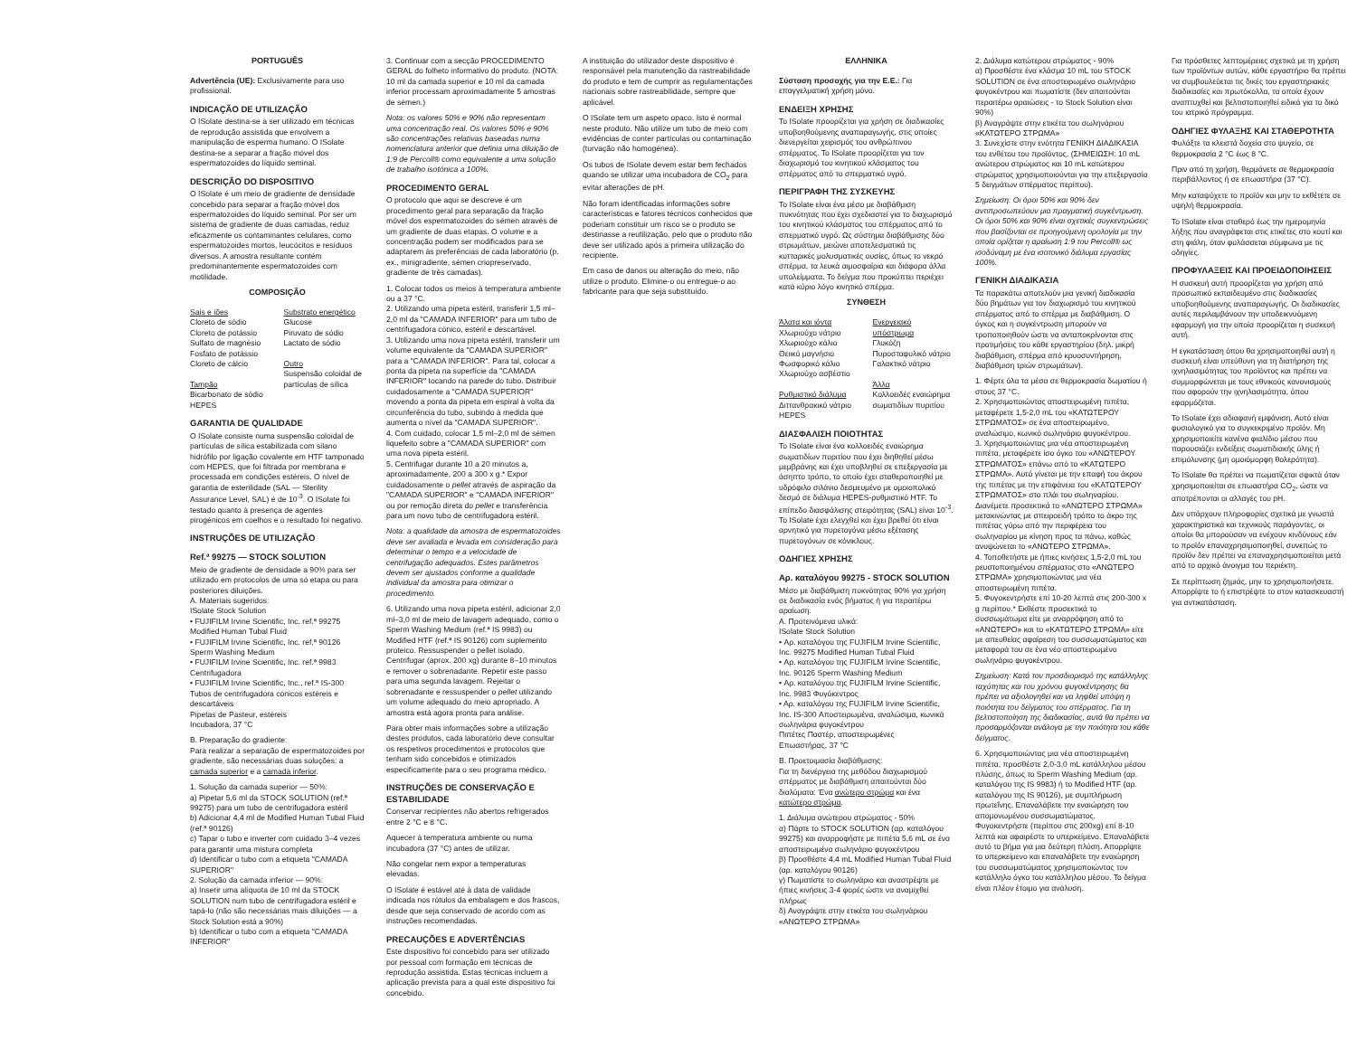PORTUGUÊS
Advertência (UE): Exclusivamente para uso profissional.
INDICAÇÃO DE UTILIZAÇÃO
O ISolate destina-se a ser utilizado em técnicas de reprodução assistida que envolvem a manipulação de esperma humano. O ISolate destina-se a separar a fração móvel dos espermatozoides do líquido seminal.
DESCRIÇÃO DO DISPOSITIVO
O ISolate é um meio de gradiente de densidade concebido para separar a fração móvel dos espermatozoides do líquido seminal. Por ser um sistema de gradiente de duas camadas, reduz eficazmente os contaminantes celulares, como espermatozoides mortos, leucócitos e resíduos diversos. A amostra resultante contém predominantemente espermatozoides com motilidade.
COMPOSIÇÃO
Sais e iões
Cloreto de sódio
Cloreto de potássio
Sulfato de magnésio
Fosfato de potássio
Cloreto de cálcio
Tampão
Bicarbonato de sódio
HEPES
Substrato energético
Glucose
Piruvato de sódio
Lactato de sódio
Outro
Suspensão coloidal de partículas de sílica
GARANTIA DE QUALIDADE
O ISolate consiste numa suspensão coloidal de partículas de sílica estabilizada com silano hidrófilo por ligação covalente em HTF tamponado com HEPES, que foi filtrada por membrana e processada em condições estéreis. O nível de garantia de esterilidade (SAL — Sterility Assurance Level, SAL) é de 10<sup>-3</sup>. O ISolate foi testado quanto à presença de agentes pirogénicos em coelhos e o resultado foi negativo.
INSTRUÇÕES DE UTILIZAÇÃO
Ref.ª 99275 — STOCK SOLUTION
Meio de gradiente de densidade a 90% para ser utilizado em protocolos de uma só etapa ou para posteriores diluições.
A. Materiais sugeridos:
ISolate Stock Solution
• FUJIFILM Irvine Scientific, Inc. ref.ª 99275 Modified Human Tubal Fluid
• FUJIFILM Irvine Scientific, Inc. ref.ª 90126 Sperm Washing Medium
• FUJIFILM Irvine Scientific, Inc. ref.ª 9983 Centrifugadora
• FUJIFILM Irvine Scientific, Inc., ref.ª IS-300 Tubos de centrifugadora cónicos estéreis e descartáveis
Pipetas de Pasteur, estéreis
Incubadora, 37 °C
B. Preparação do gradiente:
Para realizar a separação de espermatozoides por gradiente, são necessárias duas soluções: a camada superior e a camada inferior.
1. Solução da camada superior — 50%:
a) Pipetar 5,6 ml da STOCK SOLUTION (ref.ª 99275) para um tubo de centrifugadora estéril
b) Adicionar 4,4 ml de Modified Human Tubal Fluid (ref.ª 90126)
c) Tapar o tubo e inverter com cuidado 3–4 vezes para garantir uma mistura completa
d) Identificar o tubo com a etiqueta "CAMADA SUPERIOR"
2. Solução da camada inferior — 90%:
a) Inserir uma alíquota de 10 ml da STOCK SOLUTION num tubo de centrifugadora estéril e tapá-lo (não são necessárias mais diluições — a Stock Solution está a 90%)
b) Identificar o tubo com a etiqueta "CAMADA INFERIOR"
3. Continuar com a secção PROCEDIMENTO GERAL do folheto informativo do produto. (NOTA: 10 ml da camada superior e 10 ml da camada inferior processam aproximadamente 5 amostras de sémen.)
Nota: os valores 50% e 90% não representam uma concentração real. Os valores 50% e 90% são concentrações relativas baseadas numa nomenclatura anterior que definia uma diluição de 1:9 de Percoll® como equivalente a uma solução de trabalho isotónica a 100%.
PROCEDIMENTO GERAL
O protocolo que aqui se descreve é um procedimento geral para separação da fração móvel dos espermatozoides do sémen através de um gradiente de duas etapas. O volume e a concentração podem ser modificados para se adaptarem às preferências de cada laboratório (p. ex., minigradiente, sémen criopreservado, gradiente de três camadas).
1. Colocar todos os meios à temperatura ambiente ou a 37 °C.
2. Utilizando uma pipeta estéril, transferir 1,5 ml–2,0 ml da "CAMADA INFERIOR" para um tubo de centrifugadora cónico, estéril e descartável.
3. Utilizando uma nova pipeta estéril, transferir um volume equivalente da "CAMADA SUPERIOR" para a "CAMADA INFERIOR". Para tal, colocar a ponta da pipeta na superfície da "CAMADA INFERIOR" tocando na parede do tubo. Distribuir cuidadosamente a "CAMADA SUPERIOR" movendo a ponta da pipeta em espiral à volta da circunferência do tubo, subindo à medida que aumenta o nível da "CAMADA SUPERIOR".
4. Com cuidado, colocar 1,5 ml–2,0 ml de sémen liquefeito sobre a "CAMADA SUPERIOR" com uma nova pipeta estéril.
5. Centrifugar durante 10 a 20 minutos a, aproximadamente, 200 a 300 x g.* Expor cuidadosamente o pellet através de aspiração da "CAMADA SUPERIOR" e "CAMADA INFERIOR" ou por remoção direta do pellet e transferência para um novo tubo de centrifugadora estéril.
Nota: a qualidade da amostra de espermatozoides deve ser avaliada e levada em consideração para determinar o tempo e a velocidade de centrifugação adequados. Estes parâmetros devem ser ajustados conforme a qualidade individual da amostra para otimizar o procedimento.
6. Utilizando uma nova pipeta estéril, adicionar 2,0 ml–3,0 ml de meio de lavagem adequado, como o Sperm Washing Medium (ref.ª IS 9983) ou Modified HTF (ref.ª IS 90126) com suplemento proteico. Ressuspender o pellet isolado. Centrifugar (aprox. 200 xg) durante 8–10 minutos e remover o sobrenadante. Repetir este passo para uma segunda lavagem. Rejeitar o sobrenadante e ressuspender o pellet utilizando um volume adequado do meio apropriado. A amostra está agora pronta para análise.
Para obter mais informações sobre a utilização destes produtos, cada laboratório deve consultar os respetivos procedimentos e protocolos que tenham sido concebidos e otimizados especificamente para o seu programa médico.
INSTRUÇÕES DE CONSERVAÇÃO E ESTABILIDADE
Conservar recipientes não abertos refrigerados entre 2 °C e 8 °C.
Aquecer à temperatura ambiente ou numa incubadora (37 °C) antes de utilizar.
Não congelar nem expor a temperaturas elevadas.
O ISolate é estável até à data de validade indicada nos rótulos da embalagem e dos frascos, desde que seja conservado de acordo com as instruções recomendadas.
PRECAUÇÕES E ADVERTÊNCIAS
Este dispositivo foi concebido para ser utilizado por pessoal com formação em técnicas de reprodução assistida. Estas técnicas incluem a aplicação prevista para a qual este dispositivo foi concebido.
A instituição do utilizador deste dispositivo é responsável pela manutenção da rastreabilidade do produto e tem de cumprir as regulamentações nacionais sobre rastreabilidade, sempre que aplicável.
O ISolate tem um aspeto opaco. Isto é normal neste produto. Não utilize um tubo de meio com evidências de conter partículas ou contaminação (turvação não homogénea).
Os tubos de ISolate devem estar bem fechados quando se utilizar uma incubadora de CO<sub>2</sub> para evitar alterações de pH.
Não foram identificadas informações sobre características e fatores técnicos conhecidos que poderiam constituir um risco se o produto se destinasse a reutilização, pelo que o produto não deve ser utilizado após a primeira utilização do recipiente.
Em caso de danos ou alteração do meio, não utilize o produto. Elimine-o ou entregue-o ao fabricante para que seja substituído.
ΕΛΛΗΝΙΚΑ
Σύσταση προσοχής για την Ε.Ε.: Για επαγγελματική χρήση μόνο.
ΕΝΔΕΙΞΗ ΧΡΗΣΗΣ
Το ISolate προορίζεται για χρήση σε διαδικασίες υποβοηθούμενης αναπαραγωγής, στις οποίες διενεργείται χειρισμός του ανθρώπινου σπέρματος. Το ISolate προορίζεται για τον διαχωρισμό του κινητικού κλάσματος του σπέρματος από το σπερματικό υγρό.
ΠΕΡΙΓΡΑΦΗ ΤΗΣ ΣΥΣΚΕΥΗΣ
Το ISolate είναι ένα μέσο με διαβάθμιση πυκνότητας που έχει σχεδιαστεί για το διαχωρισμό του κινητικού κλάσματος του σπέρματος από το σπερματικό υγρό. Ως σύστημα διαβάθμισης δύο στρωμάτων, μειώνει αποτελεσματικά τις κυτταρικές μολυσματικές ουσίες, όπως το νεκρό σπέρμα, τα λευκά αιμοσφαίρια και διάφορα άλλα υπολείμματα. Το δείγμα που προκύπτει περιέχει κατά κύριο λόγο κινητικό σπέρμα.
ΣΥΝΘΕΣΗ
Άλατα και ιόντα
Χλωριούχο νάτριο
Χλωριούχο κάλιο
Θειικό μαγνήσιο
Φωσφορικό κάλιο
Χλωριούχο ασβέστιο
Ρυθμιστικό διάλυμα
Διττανθρακικό νάτριο
HEPES
Ενεργειακό υπόστρωμα
Γλυκόζη
Πυροσταφυλικό νάτριο
Γαλακτικό νάτριο
Άλλα
Κολλοειδές εναιώρημα σωματιδίων πυριτίου
ΔΙΑΣΦΑΛΙΣΗ ΠΟΙΟΤΗΤΑΣ
Το ISolate είναι ένα κολλοειδές εναιώρημα σωματιδίων πυριτίου που έχει διηθηθεί μέσω μεμβράνης και έχει υποβληθεί σε επεξεργασία με άσηπτο τρόπο, το οποίο έχει σταθεροποιηθεί με υδρόφιλο σιλάνιο δεσμευμένο με ομοιοπολικό δεσμό σε διάλυμα HEPES-ρυθμιστικό HTF. Το επίπεδο διασφάλισης στειρότητας (SAL) είναι 10<sup>-3</sup>. Το ISolate έχει ελεγχθεί και έχει βρεθεί ότι είναι αρνητικό για πυρετογόνα μέσω εξέτασης πυρετογόνων σε κόνικλους.
ΟΔΗΓΙΕΣ ΧΡΗΣΗΣ
Αρ. καταλόγου 99275 - STOCK SOLUTION
Μέσο με διαβάθμιση πυκνότητας 90% για χρήση σε διαδικασία ενός βήματος ή για περαιτέρω αραίωση.
Α. Προτεινόμενα υλικά:
ISolate Stock Solution
• Αρ. καταλόγου της FUJIFILM Irvine Scientific, Inc. 99275 Modified Human Tubal Fluid
• Αρ. καταλόγου της FUJIFILM Irvine Scientific, Inc. 90126 Sperm Washing Medium
• Αρ. καταλόγου της FUJIFILM Irvine Scientific, Inc. 9983 Φυγόκεντρος
• Αρ. καταλόγου της FUJIFILM Irvine Scientific, Inc. IS-300 Αποστειρωμένα, αναλώσιμα, κωνικά σωληνάρια φυγοκέντρου
Πιπέτες Παστέρ, αποστειρωμένες
Επωαστήρας, 37 °C
Β. Προετοιμασία διαβάθμισης:
Για τη διενέργεια της μεθόδου διαχωρισμού σπέρματος με διαβάθμιση απαιτούνται δύο διαλύματα: Ένα ανώτερο στρώμα και ένα κατώτερο στρώμα.
1. Διάλυμα ανώτερου στρώματος - 50%
α) Πάρτε το STOCK SOLUTION (αρ. καταλόγου 99275) και αναρροφήστε με πιπέτα 5,6 mL σε ένα αποστειρωμένο σωληνάριο φυγοκέντρου
β) Προσθέστε 4,4 mL Modified Human Tubal Fluid (αρ. καταλόγου 90126)
γ) Πωματίστε το σωληνάριο και αναστρέψτε με ήπιες κινήσεις 3-4 φορές ώστε να αναμιχθεί πλήρως
δ) Αναγράψτε στην ετικέτα του σωληνάριου «ΑΝΩΤΕΡΟ ΣΤΡΩΜΑ»
2. Διάλυμα κατώτερου στρώματος - 90%
α) Προσθέστε ένα κλάσμα 10 mL του STOCK SOLUTION σε ένα αποστειρωμένο σωληνάριο φυγοκέντρου και πωματίστε (δεν απαιτούνται περαιτέρω αραιώσεις - το Stock Solution είναι 90%)
β) Αναγράψτε στην ετικέτα του σωληνάριου «ΚΑΤΩΤΕΡΟ ΣΤΡΩΜΑ»
3. Συνεχίστε στην ενότητα ΓΕΝΙΚΗ ΔΙΑΔΙΚΑΣΙΑ του ενθέτου του προϊόντος. (ΣΗΜΕΙΩΣΗ: 10 mL ανώτερου στρώματος και 10 mL κατώτερου στρώματος χρησιμοποιούνται για την επεξεργασία 5 δειγμάτων σπέρματος περίπου).
Σημείωση: Οι όροι 50% και 90% δεν αντιπροσωπεύουν μια πραγματική συγκέντρωση. Οι όροι 50% και 90% είναι σχετικές συγκεντρώσεις που βασίζονται σε προηγούμενη ορολογία με την οποία ορίζεται η αραίωση 1:9 του Percoll® ως ισοδύναμη με ένα ισοτονικό διάλυμα εργασίας 100%.
ΓΕΝΙΚΗ ΔΙΑΔΙΚΑΣΙΑ
Τα παρακάτω αποτελούν μια γενική διαδικασία δύο βημάτων για τον διαχωρισμό του κινητικού σπέρματος από το σπέρμα με διαβάθμιση. Ο όγκος και η συγκέντρωση μπορούν να τροποποιηθούν ώστε να ανταποκρίνονται στις προτιμήσεις του κάθε εργαστηρίου (δηλ. μικρή διαβάθμιση, σπέρμα από κρυοσυντήρηση, διαβάθμιση τριών στρωμάτων).
1. Φέρτε όλα τα μέσα σε θερμοκρασία δωματίου ή στους 37 °C.
2. Χρησιμοποιώντας αποστειρωμένη πιπέτα, μεταφέρετε 1,5-2,0 mL του «ΚΑΤΩΤΕΡΟΥ ΣΤΡΩΜΑΤΟΣ» σε ένα αποστειρωμένο, αναλώσιμο, κωνικό σωληνάριο φυγοκέντρου.
3. Χρησιμοποιώντας μια νέα αποστειρωμένη πιπέτα, μεταφέρετε ίσο όγκο του «ΑΝΩΤΕΡΟΥ ΣΤΡΩΜΑΤΟΣ» επάνω από το «ΚΑΤΩΤΕΡΟ ΣΤΡΩΜΑ». Αυτό γίνεται με την επαφή του άκρου της πιπέτας με την επιφάνεια του «ΚΑΤΩΤΕΡΟΥ ΣΤΡΩΜΑΤΟΣ» στο πλάι του σωληναρίου. Διανέμετε προσεκτικά το «ΑΝΩΤΕΡΟ ΣΤΡΩΜΑ» μετακινώντας με σπειροειδή τρόπο το άκρο της πιπέτας γύρω από την περιφέρεια του σωληναρίου με κίνηση προς τα πάνω, καθώς ανυψώνεται το «ΑΝΩΤΕΡΟ ΣΤΡΩΜΑ».
4. Τοποθετήστε με ήπιες κινήσεις 1,5-2,0 mL του ρευστοποιημένου σπέρματος στο «ΑΝΩΤΕΡΟ ΣΤΡΩΜΑ» χρησιμοποιώντας μια νέα αποστειρωμένη πιπέτα.
5. Φυγοκεντρήστε επί 10-20 λεπτά στις 200-300 x g περίπου.* Εκθέστε προσεκτικά το συσσωμάτωμα είτε με αναρρόφηση από το «ΑΝΩΤΕΡΟ» και το «ΚΑΤΩΤΕΡΟ ΣΤΡΩΜΑ» είτε με απευθείας αφαίρεση του συσσωματώματος και μεταφορά του σε ένα νέο αποστειρωμένο σωληνάριο φυγοκέντρου.
Σημείωση: Κατά τον προσδιορισμό της κατάλληλης ταχύτητας και του χρόνου φυγοκέντρησης θα πρέπει να αξιολογηθεί και να ληφθεί υπόψη η ποιότητα του δείγματος του σπέρματος. Για τη βελτιστοποίηση της διαδικασίας, αυτά θα πρέπει να προσαρμόζονται ανάλογα με την ποιότητα του κάθε δείγματος.
6. Χρησιμοποιώντας μια νέα αποστειρωμένη πιπέτα, προσθέστε 2,0-3,0 mL κατάλληλου μέσου πλύσης, όπως το Sperm Washing Medium (αρ. καταλόγου της IS 9983) ή το Modified HTF (αρ. καταλόγου της IS 90126), με συμπλήρωση πρωτεΐνης. Επαναλάβετε την εναιώρηση του απομονωμένου συσσωματώματος. Φυγοκεντρήστε (περίπου στις 200xg) επί 8-10 λεπτά και αφαιρέστε το υπερκείμενο. Επαναλάβετε αυτό το βήμα για μια δεύτερη πλύση. Απορρίψτε το υπερκείμενο και επαναλάβετε την εναιώρηση του συσσωματώματος χρησιμοποιώντας τον κατάλληλο όγκο του κατάλληλου μέσου. Το δείγμα είναι πλέον έτοιμο για ανάλυση.
Για πρόσθετες λεπτομέρειες σχετικά με τη χρήση των προϊόντων αυτών, κάθε εργαστήριο θα πρέπει να συμβουλεύεται τις δικές του εργαστηριακές διαδικασίες και πρωτόκολλα, τα οποία έχουν αναπτυχθεί και βελτιστοποιηθεί ειδικά για το δικό του ιατρικό πρόγραμμα.
ΟΔΗΓΙΕΣ ΦΥΛΑΞΗΣ ΚΑΙ ΣΤΑΘΕΡΟΤΗΤΑ
Φυλάξτε τα κλειστά δοχεία στο ψυγείο, σε θερμοκρασία 2 °C έως 8 °C.
Πριν από τη χρήση, θερμάνετε σε θερμοκρασία περιβάλλοντος ή σε επωαστήρα (37 °C).
Μην καταψύχετε το προϊόν και μην το εκθέτετε σε υψηλή θερμοκρασία.
Το ISolate είναι σταθερό έως την ημερομηνία λήξης που αναγράφεται στις ετικέτες στο κουτί και στη φιάλη, όταν φυλάσσεται σύμφωνα με τις οδηγίες.
ΠΡΟΦΥΛΑΞΕΙΣ ΚΑΙ ΠΡΟΕΙΔΟΠΟΙΗΣΕΙΣ
Η συσκευή αυτή προορίζεται για χρήση από προσωπικό εκπαιδευμένο στις διαδικασίες υποβοηθούμενης αναπαραγωγής. Οι διαδικασίες αυτές περιλαμβάνουν την υποδεικνυόμενη εφαρμογή για την οποία προορίζεται η συσκευή αυτή.
Η εγκατάσταση όπου θα χρησιμοποιηθεί αυτή η συσκευή είναι υπεύθυνη για τη διατήρηση της ιχνηλασιμότητας του προϊόντος και πρέπει να συμμορφώνεται με τους εθνικούς κανονισμούς που αφορούν την ιχνηλασιμότητα, όπου εφαρμόζεται.
Το ISolate έχει αδιαφανή εμφάνιση. Αυτό είναι φυσιολογικό για το συγκεκριμένο προϊόν. Μη χρησιμοποιείτε κανένα φιαλίδιο μέσου που παρουσιάζει ενδείξεις σωματιδιακής ύλης ή επιμόλυνσης (μη ομοιόμορφη θολερότητα).
Το ISolate θα πρέπει να πωματίζεται σφικτά όταν χρησιμοποιείται σε επωαστήρα CO<sub>2</sub>, ώστε να αποτρέπονται οι αλλαγές του pH.
Δεν υπάρχουν πληροφορίες σχετικά με γνωστά χαρακτηριστικά και τεχνικούς παράγοντες, οι οποίοι θα μπορούσαν να ενέχουν κινδύνους εάν το προϊόν επαναχρησιμοποιηθεί, συνεπώς το προϊόν δεν πρέπει να επαναχρησιμοποιείται μετά από το αρχικό άνοιγμα του περιέκτη.
Σε περίπτωση ζημιάς, μην το χρησιμοποιήσετε. Απορρίψτε το ή επιστρέψτε το στον κατασκευαστή για αντικατάσταση.